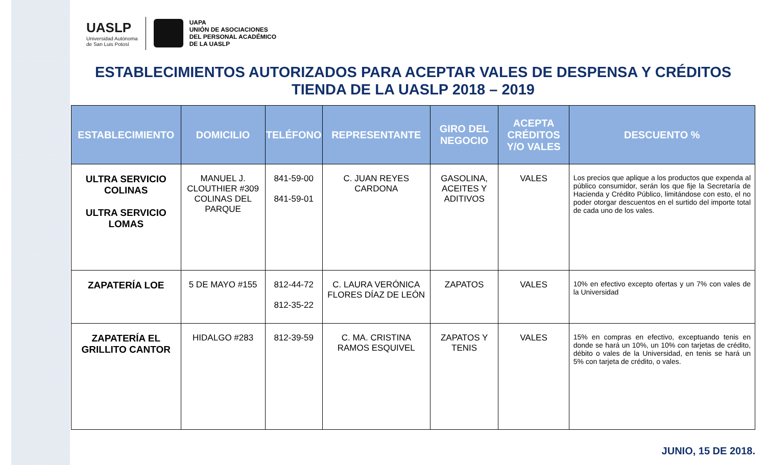UASLP
Universidad Autónoma
de San Luis Potosí
UAPA
UNIÓN DE ASOCIACIONES
DEL PERSONAL ACADÉMICO
DE LA UASLP
ESTABLECIMIENTOS AUTORIZADOS PARA ACEPTAR VALES DE DESPENSA Y CRÉDITOS TIENDA DE LA UASLP 2018 – 2019
| ESTABLECIMIENTO | DOMICILIO | TELÉFONO | REPRESENTANTE | GIRO DEL NEGOCIO | ACEPTA CRÉDITOS Y/O VALES | DESCUENTO % |
| --- | --- | --- | --- | --- | --- | --- |
| ULTRA SERVICIO COLINAS ULTRA SERVICIO LOMAS | MANUEL J. CLOUTHIER #309 COLINAS DEL PARQUE | 841-59-00 841-59-01 | C. JUAN REYES CARDONA | GASOLINA, ACEITES Y ADITIVOS | VALES | Los precios que aplique a los productos que expenda al público consumidor, serán los que fije la Secretaría de Hacienda y Crédito Público, limitándose con esto, el no poder otorgar descuentos en el surtido del importe total de cada uno de los vales. |
| ZAPATERÍA LOE | 5 DE MAYO #155 | 812-44-72 812-35-22 | C. LAURA VERÓNICA FLORES DÍAZ DE LEÓN | ZAPATOS | VALES | 10% en efectivo excepto ofertas y un 7% con vales de la Universidad |
| ZAPATERÍA EL GRILLITO CANTOR | HIDALGO #283 | 812-39-59 | C. MA. CRISTINA RAMOS ESQUIVEL | ZAPATOS Y TENIS | VALES | 15% en compras en efectivo, exceptuando tenis en donde se hará un 10%, un 10% con tarjetas de crédito, débito o vales de la Universidad, en tenis se hará un 5% con tarjeta de crédito, o vales. |
JUNIO, 15 DE 2018.